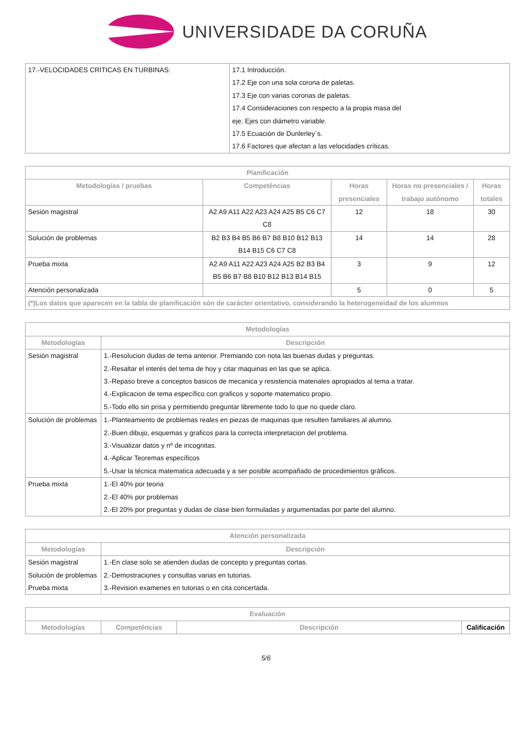UNIVERSIDADE DA CORUÑA
| 17.-VELOCIDADES CRITICAS EN TURBINAS: | 17.1 Introducción. 17.2 Eje con una sola corona de paletas. 17.3 Eje con varias coronas de paletas. 17.4 Consideraciones con respecto a la propia masa del eje. Ejes con diámetro variable. 17.5 Ecuación de Dunlerley´s. 17.6 Factores que afectan a las velocidades críticas. |
| Planificación | | | | |
| --- | --- | --- | --- | --- |
| Metodologías / pruebas | Competéncias | Horas presenciales | Horas no presenciales / trabajo autónomo | Horas totales |
| Sesión magistral | A2 A9 A11 A22 A23 A24 A25 B5 C6 C7 C8 | 12 | 18 | 30 |
| Solución de problemas | B2 B3 B4 B5 B6 B7 B8 B10 B12 B13 B14 B15 C6 C7 C8 | 14 | 14 | 28 |
| Prueba mixta | A2 A9 A11 A22 A23 A24 A25 B2 B3 B4 B5 B6 B7 B8 B10 B12 B13 B14 B15 | 3 | 9 | 12 |
| Atención personalizada | | 5 | 0 | 5 |
| (*)Los datos que aparecen en la tabla de planificación són de carácter orientativo, considerando la heterogeneidad de los alumnos | | | | |
| Metodologías | |
| --- | --- |
| Metodologías | Descripción |
| Sesión magistral | 1.-Resolucion dudas de tema anterior. Premiando con nota las buenas dudas y preguntas. 2.-Resaltar el interés del tema de hoy y citar maquinas en las que se aplica. 3.-Repaso breve a conceptos basicos de mecanica y resistencia materiales apropiados al tema a tratar. 4.-Explicacion de tema específico con graficos y soporte matematico propio. 5.-Todo ello sin prisa y permitiendo preguntar libremente todo lo que no quede claro. |
| Solución de problemas | 1.-Planteamiento de problemas reales en piezas de maquinas que resulten familiares al alumno. 2.-Buen dibujo, esquemas y graficos para la correcta interpretacion del problema. 3.-Visualizar datos y nº de incognitas. 4.-Aplicar Teoremas específicos 5.-Usar la técnica matematica adecuada y a ser posible acompañado de procedimientos gráficos. |
| Prueba mixta | 1.-El 40% por teoria 2.-El 40% por problemas 2.-El 20% por preguntas y dudas de clase bien formuladas y argumentadas por parte del alumno. |
| Atención personalizada | |
| --- | --- |
| Metodologías | Descripción |
| Sesión magistral Solución de problemas Prueba mixta | 1.-En clase solo se atienden dudas de concepto y preguntas cortas. 2.-Demostraciones y consultas varias en tutorias. 3.-Revision examenes en tutorias o en cita concertada. |
| Evaluación | | | |
| --- | --- | --- | --- |
| Metodologías | Competéncias | Descripción | Calificación |
5/6